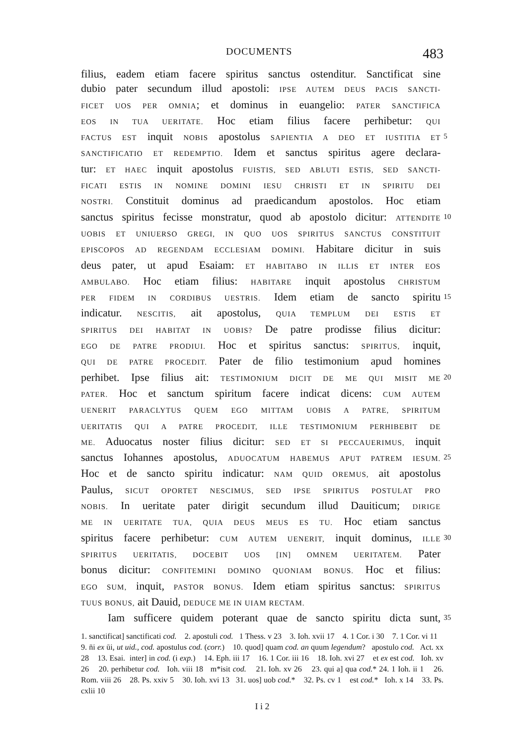DOCUMENTS 483
filius, eadem etiam facere spiritus sanctus ostenditur. Sanctificat sine
dubio pater secundum illud apostoli: IPSE AUTEM DEUS PACIS SANCTI-
FICET UOS PER OMNIA; et dominus in euangelio: PATER SANCTIFICA
EOS IN TUA UERITATE. Hoc etiam filius facere perhibetur: QUI
FACTUS EST inquit NOBIS apostolus SAPIENTIA A DEO ET IUSTITIA ET 5
SANCTIFICATIO ET REDEMPTIO. Idem et sanctus spiritus agere declara-
tur: ET HAEC inquit apostolus FUISTIS, SED ABLUTI ESTIS, SED SANCTI-
FICATI ESTIS IN NOMINE DOMINI IESU CHRISTI ET IN SPIRITU DEI
NOSTRI. Constituit dominus ad praedicandum apostolos. Hoc etiam
sanctus spiritus fecisse monstratur, quod ab apostolo dicitur: ATTENDITE 10
UOBIS ET UNIUERSO GREGI, IN QUO UOS SPIRITUS SANCTUS CONSTITUIT
EPISCOPOS AD REGENDAM ECCLESIAM DOMINI. Habitare dicitur in suis
deus pater, ut apud Esaiam: ET HABITABO IN ILLIS ET INTER EOS
AMBULABO. Hoc etiam filius: HABITARE inquit apostolus CHRISTUM
PER FIDEM IN CORDIBUS UESTRIS. Idem etiam de sancto spiritu 15
indicatur. NESCITIS, ait apostolus, QUIA TEMPLUM DEI ESTIS ET
SPIRITUS DEI HABITAT IN UOBIS? De patre prodisse filius dicitur:
EGO DE PATRE PRODIUI. Hoc et spiritus sanctus: SPIRITUS, inquit,
QUI DE PATRE PROCEDIT. Pater de filio testimonium apud homines
perhibet. Ipse filius ait: TESTIMONIUM DICIT DE ME QUI MISIT ME 20
PATER. Hoc et sanctum spiritum facere indicat dicens: CUM AUTEM
UENERIT PARACLYTUS QUEM EGO MITTAM UOBIS A PATRE, SPIRITUM
UERITATIS QUI A PATRE PROCEDIT, ILLE TESTIMONIUM PERHIBEBIT DE
ME. Aduocatus noster filius dicitur: SED ET SI PECCAUERIMUS, inquit
sanctus Iohannes apostolus, ADUOCATUM HABEMUS APUT PATREM IESUM. 25
Hoc et de sancto spiritu indicatur: NAM QUID OREMUS, ait apostolus
Paulus, SICUT OPORTET NESCIMUS, SED IPSE SPIRITUS POSTULAT PRO
NOBIS. In ueritate pater dirigit secundum illud Dauiticum; DIRIGE
ME IN UERITATE TUA, QUIA DEUS MEUS ES TU. Hoc etiam sanctus
spiritus facere perhibetur: CUM AUTEM UENERIT, inquit dominus, ILLE 30
SPIRITUS UERITATIS, DOCEBIT UOS [IN] OMNEM UERITATEM. Pater
bonus dicitur: CONFITEMINI DOMINO QUONIAM BONUS. Hoc et filius:
EGO SUM, inquit, PASTOR BONUS. Idem etiam spiritus sanctus: SPIRITUS
TUUS BONUS, ait Dauid, DEDUCE ME IN UIAM RECTAM.
Iam sufficere quidem poterant quae de sancto spiritu dicta sunt, 35
1. sanctificat] sanctificati cod. 2. apostuli cod. 1 Thess. v 23 3. Ioh. xvii 17 4. 1 Cor. i 30 7. 1 Cor. vi 11 9. n̄i ex ūi, ut uid., cod. apostulus cod. (corr.) 10. quod] quam cod. an quum legendum? apostulo cod. Act. xx 28 13. Esai. inter] in cod. (i exp.) 14. Eph. iii 17 16. 1 Cor. iii 16 18. Ioh. xvi 27 et ex est cod. Ioh. xv 26 20. perhibetur cod. Ioh. viii 18 m*isit cod. 21. Ioh. xv 26 23. qui a] qua cod.* 24. 1 Ioh. ii 1 26. Rom. viii 26 28. Ps. xxiv 5 30. Ioh. xvi 13 31. uos] uob cod.* 32. Ps. cv 1 est cod.* Ioh. x 14 33. Ps. cxlii 10
I i 2